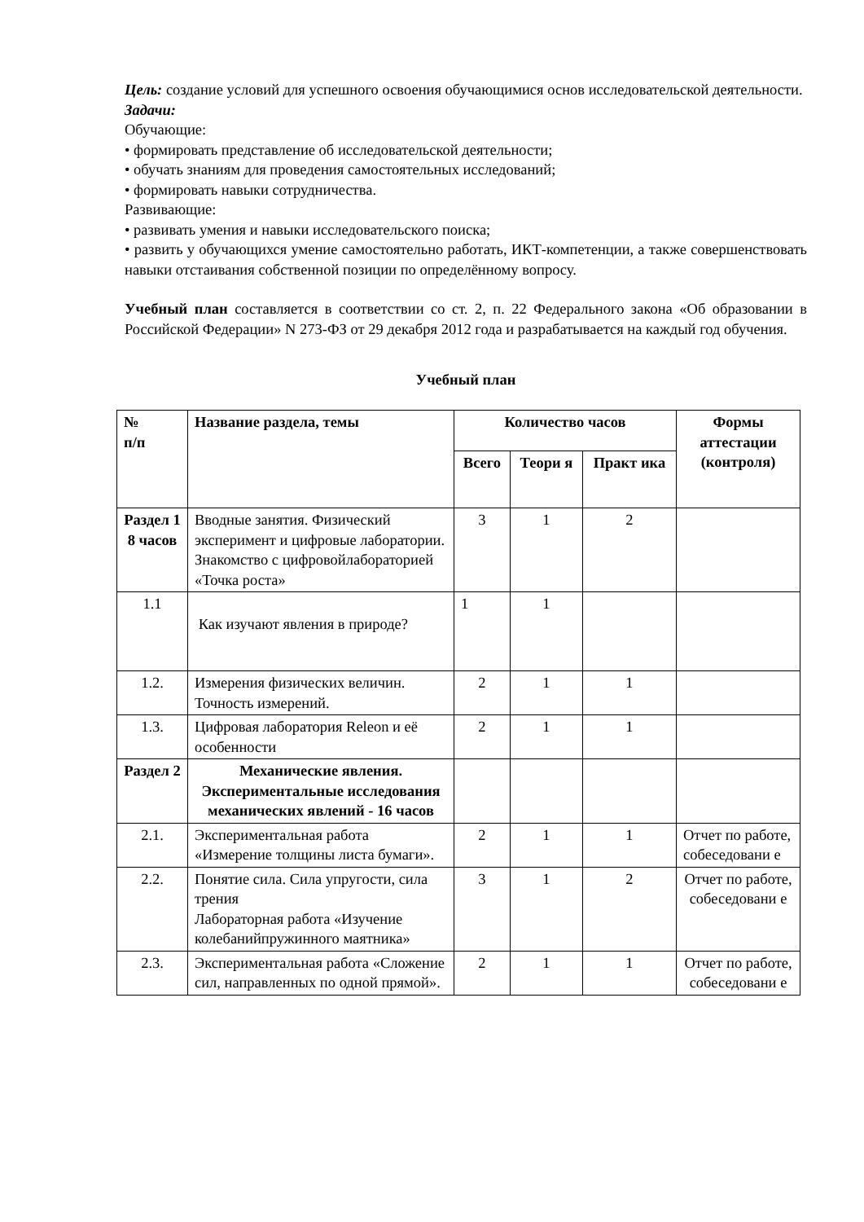Цель: создание условий для успешного освоения обучающимися основ исследовательской деятельности.
Задачи:
Обучающие:
• формировать представление об исследовательской деятельности;
• обучать знаниям для проведения самостоятельных исследований;
• формировать навыки сотрудничества.
Развивающие:
• развивать умения и навыки исследовательского поиска;
• развить у обучающихся умение самостоятельно работать, ИКТ-компетенции, а также совершенствовать навыки отстаивания собственной позиции по определённому вопросу.
Учебный план составляется в соответствии со ст. 2, п. 22 Федерального закона «Об образовании в Российской Федерации» N 273-ФЗ от 29 декабря 2012 года и разрабатывается на каждый год обучения.
Учебный план
| № п/п | Название раздела, темы | Количество часов | | | Формы аттестации (контроля) |
| --- | --- | --- | --- | --- | --- |
| | | Всего | Теори я | Практ ика | |
| Раздел 1 8 часов | Вводные занятия. Физический эксперимент и цифровые лаборатории. Знакомство с цифровойлабораторией «Точка роста» | 3 | 1 | 2 | |
| 1.1 | Как изучают явления в природе? | 1 | 1 | | |
| 1.2. | Измерения физических величин. Точность измерений. | 2 | 1 | 1 | |
| 1.3. | Цифровая лаборатория Releon и её особенности | 2 | 1 | 1 | |
| Раздел 2 | Механические явления. Экспериментальные исследования механических явлений - 16 часов | | | | |
| 2.1. | Экспериментальная работа «Измерение толщины листа бумаги». | 2 | 1 | 1 | Отчет по работе, собеседовани е |
| 2.2. | Понятие сила. Сила упругости, сила трения Лабораторная работа «Изучение колебанийпружинного маятника» | 3 | 1 | 2 | Отчет по работе, собеседовани е |
| 2.3. | Экспериментальная работа «Сложение сил, направленных по одной прямой». | 2 | 1 | 1 | Отчет по работе, собеседовани е |